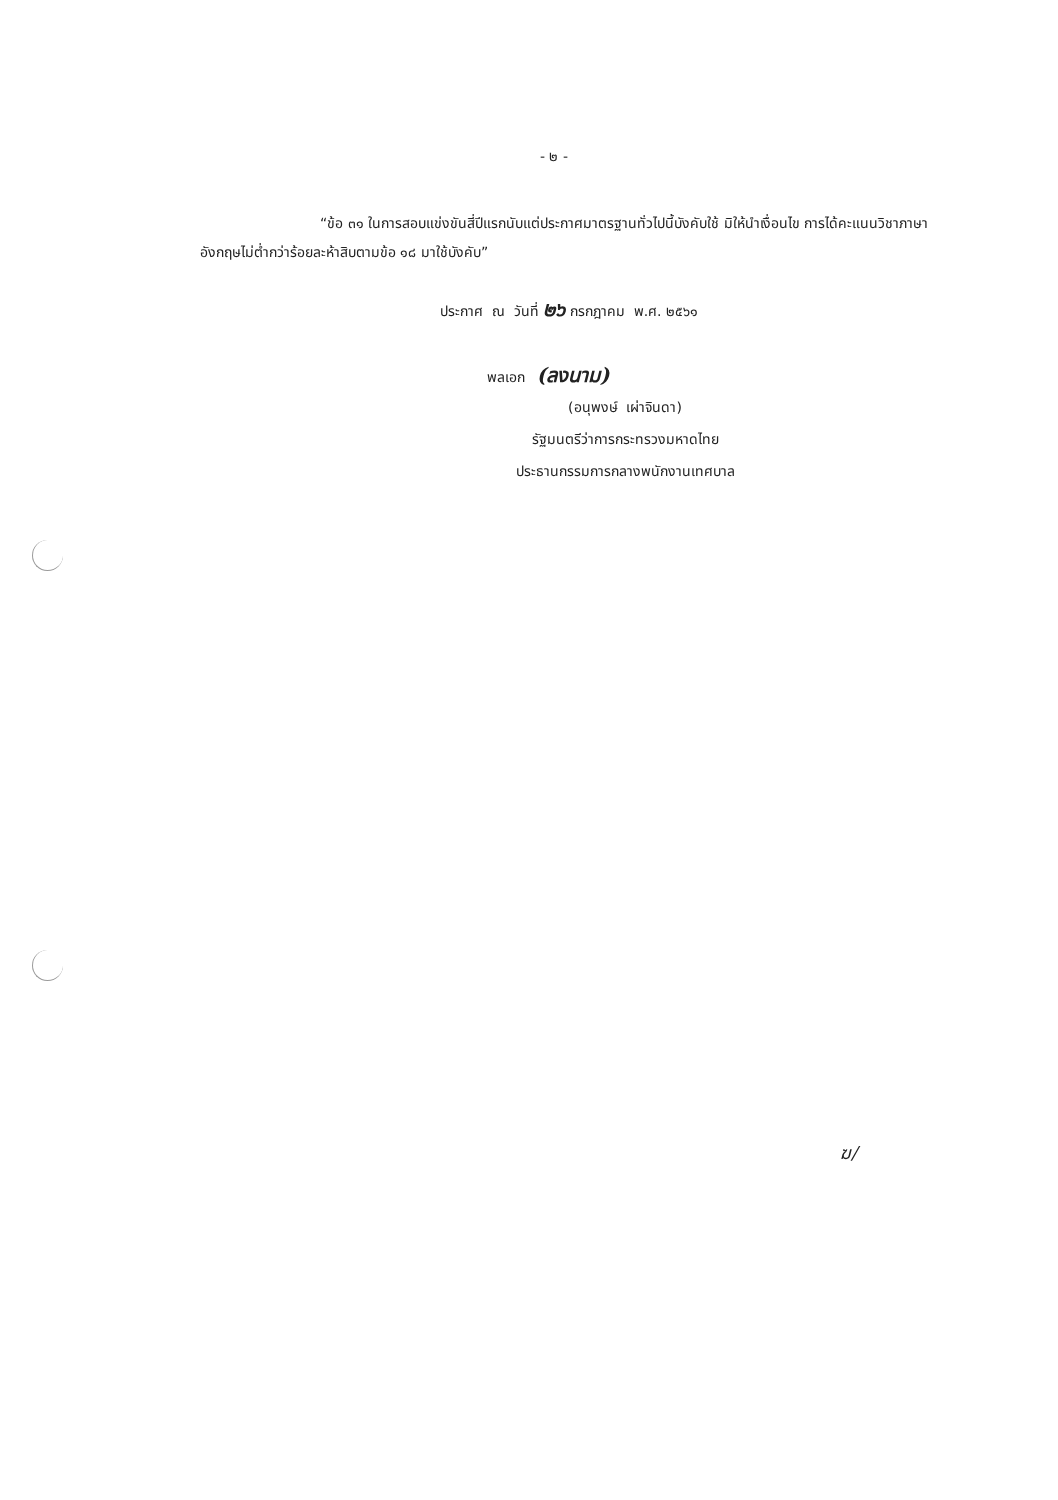- ๒ -
“ข้อ ๓๑ ในการสอบแข่งขันสี่ปีแรกนับแต่ประกาศมาตรฐานทั่วไปนี้บังคับใช้ มิให้นำเงื่อนไข การได้คะแนนวิชาภาษาอังกฤษไม่ต่ำกว่าร้อยละห้าสิบตามข้อ ๑๘ มาใช้บังคับ”
ประกาศ ณ วันที่ ๒๖ กรกฎาคม พ.ศ. ๒๕๖๑
พลเอก (ลงนาม)
(อนุพงษ์ เผ่าจินดา)
รัฐมนตรีว่าการกระทรวงมหาดไทย
ประธานกรรมการกลางพนักงานเทศบาล
ฆ/